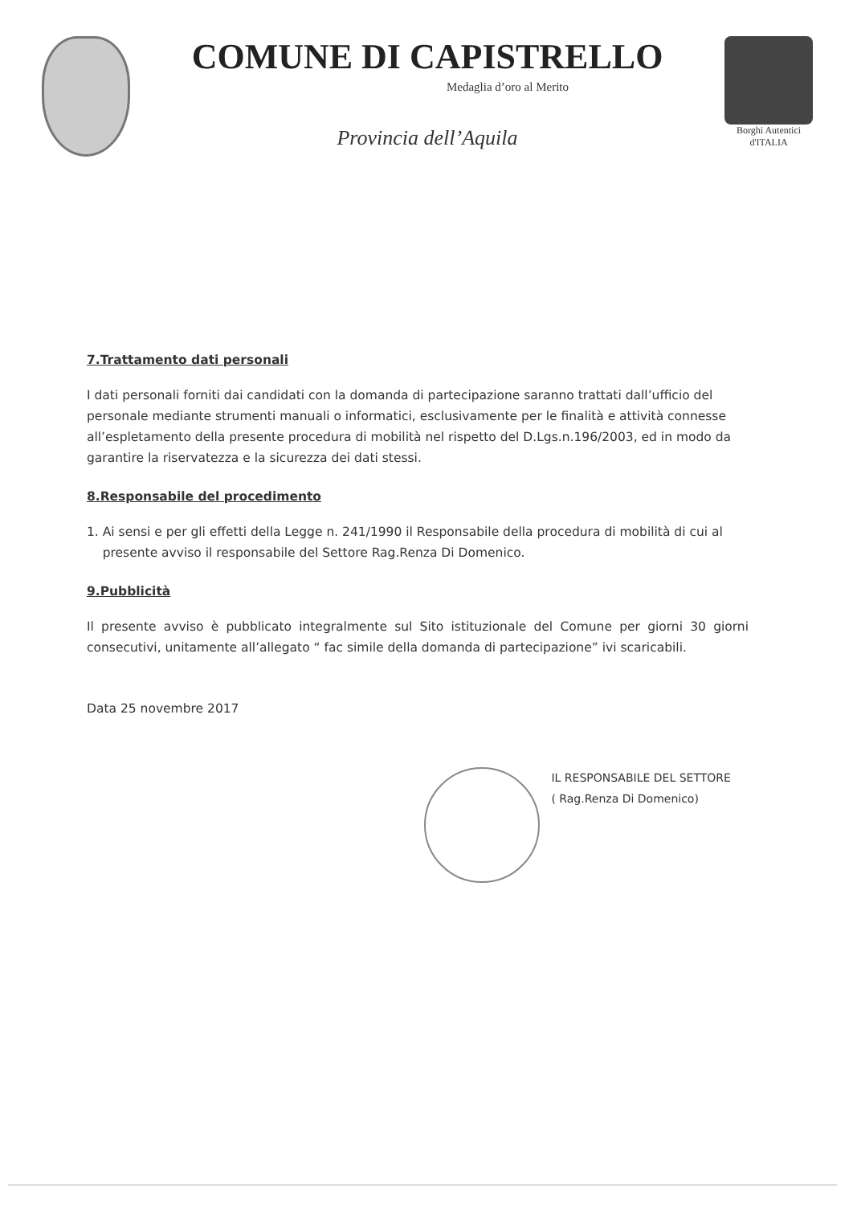COMUNE DI CAPISTRELLO
Medaglia d’oro al Merito
Provincia dell’Aquila
Borghi Autentici
d'ITALIA
7.Trattamento dati personali
I dati personali forniti dai candidati con la domanda di partecipazione saranno trattati dall’ufficio del personale mediante strumenti manuali o informatici, esclusivamente per le finalità e attività connesse all’espletamento della presente procedura di mobilità nel rispetto del D.Lgs.n.196/2003, ed in modo da garantire la riservatezza e la sicurezza dei dati stessi.
8.Responsabile del procedimento
1. Ai sensi e per gli effetti della Legge n. 241/1990 il Responsabile della procedura di mobilità di cui al
presente avviso il responsabile del Settore Rag.Renza Di Domenico.
9.Pubblicità
Il presente avviso è pubblicato integralmente sul Sito istituzionale del Comune per giorni 30 giorni consecutivi, unitamente all’allegato “ fac simile della domanda di partecipazione” ivi scaricabili.
Data 25 novembre 2017
IL RESPONSABILE DEL SETTORE
( Rag.Renza Di Domenico)